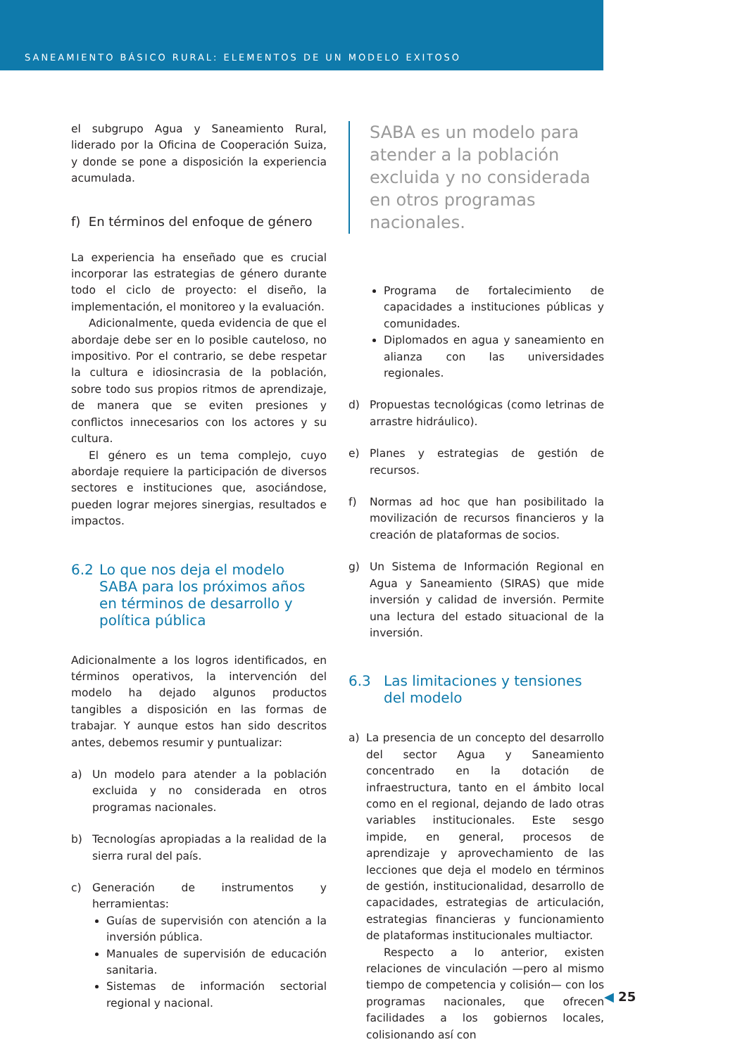SANEAMIENTO BÁSICO RURAL: ELEMENTOS DE UN MODELO EXITOSO
el subgrupo Agua y Saneamiento Rural, liderado por la Oficina de Cooperación Suiza, y donde se pone a disposición la experiencia acumulada.
f) En términos del enfoque de género
La experiencia ha enseñado que es crucial incorporar las estrategias de género durante todo el ciclo de proyecto: el diseño, la implementación, el monitoreo y la evaluación.
Adicionalmente, queda evidencia de que el abordaje debe ser en lo posible cauteloso, no impositivo. Por el contrario, se debe respetar la cultura e idiosincrasia de la población, sobre todo sus propios ritmos de aprendizaje, de manera que se eviten presiones y conflictos innecesarios con los actores y su cultura.
El género es un tema complejo, cuyo abordaje requiere la participación de diversos sectores e instituciones que, asociándose, pueden lograr mejores sinergias, resultados e impactos.
6.2 Lo que nos deja el modelo SABA para los próximos años en términos de desarrollo y política pública
Adicionalmente a los logros identificados, en términos operativos, la intervención del modelo ha dejado algunos productos tangibles a disposición en las formas de trabajar. Y aunque estos han sido descritos antes, debemos resumir y puntualizar:
a) Un modelo para atender a la población excluida y no considerada en otros programas nacionales.
b) Tecnologías apropiadas a la realidad de la sierra rural del país.
c) Generación de instrumentos y herramientas:
Guías de supervisión con atención a la inversión pública.
Manuales de supervisión de educación sanitaria.
Sistemas de información sectorial regional y nacional.
SABA es un modelo para atender a la población excluida y no considerada en otros programas nacionales.
Programa de fortalecimiento de capacidades a instituciones públicas y comunidades.
Diplomados en agua y saneamiento en alianza con las universidades regionales.
d) Propuestas tecnológicas (como letrinas de arrastre hidráulico).
e) Planes y estrategias de gestión de recursos.
f) Normas ad hoc que han posibilitado la movilización de recursos financieros y la creación de plataformas de socios.
g) Un Sistema de Información Regional en Agua y Saneamiento (SIRAS) que mide inversión y calidad de inversión. Permite una lectura del estado situacional de la inversión.
6.3 Las limitaciones y tensiones del modelo
a) La presencia de un concepto del desarrollo del sector Agua y Saneamiento concentrado en la dotación de infraestructura, tanto en el ámbito local como en el regional, dejando de lado otras variables institucionales. Este sesgo impide, en general, procesos de aprendizaje y aprovechamiento de las lecciones que deja el modelo en términos de gestión, institucionalidad, desarrollo de capacidades, estrategias de articulación, estrategias financieras y funcionamiento de plataformas institucionales multiactor.
Respecto a lo anterior, existen relaciones de vinculación —pero al mismo tiempo de competencia y colisión— con los programas nacionales, que ofrecen facilidades a los gobiernos locales, colisionando así con
◀ 25